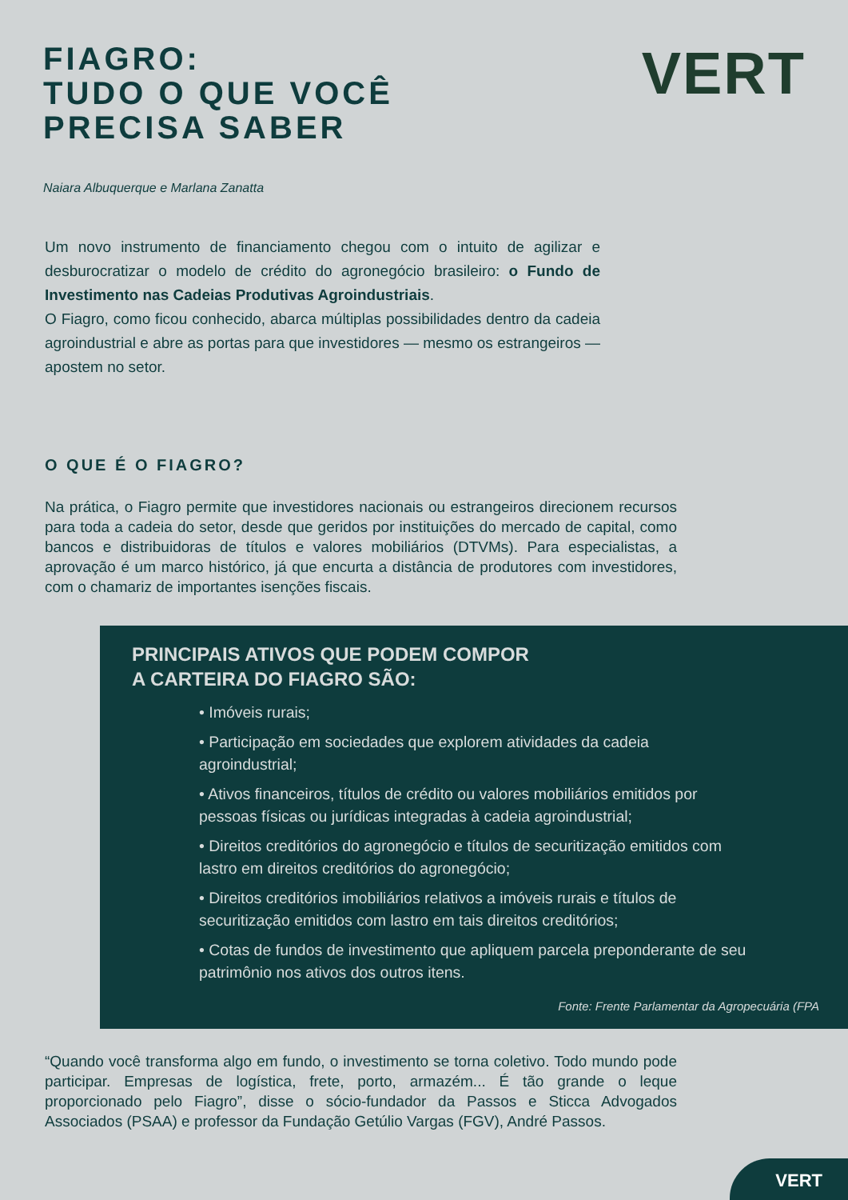FIAGRO:
TUDO O QUE VOCÊ
PRECISA SABER
VERT
Naiara Albuquerque e Marlana Zanatta
Um novo instrumento de financiamento chegou com o intuito de agilizar e desburocratizar o modelo de crédito do agronegócio brasileiro: o Fundo de Investimento nas Cadeias Produtivas Agroindustriais.
O Fiagro, como ficou conhecido, abarca múltiplas possibilidades dentro da cadeia agroindustrial e abre as portas para que investidores — mesmo os estrangeiros — apostem no setor.
O QUE É O FIAGRO?
Na prática, o Fiagro permite que investidores nacionais ou estrangeiros direcionem recursos para toda a cadeia do setor, desde que geridos por instituições do mercado de capital, como bancos e distribuidoras de títulos e valores mobiliários (DTVMs). Para especialistas, a aprovação é um marco histórico, já que encurta a distância de produtores com investidores, com o chamariz de importantes isenções fiscais.
PRINCIPAIS ATIVOS QUE PODEM COMPOR
A CARTEIRA DO FIAGRO SÃO:
• Imóveis rurais;
• Participação em sociedades que explorem atividades da cadeia agroindustrial;
• Ativos financeiros, títulos de crédito ou valores mobiliários emitidos por pessoas físicas ou jurídicas integradas à cadeia agroindustrial;
• Direitos creditórios do agronegócio e títulos de securitização emitidos com lastro em direitos creditórios do agronegócio;
• Direitos creditórios imobiliários relativos a imóveis rurais e títulos de securitização emitidos com lastro em tais direitos creditórios;
• Cotas de fundos de investimento que apliquem parcela preponderante de seu patrimônio nos ativos dos outros itens.
Fonte: Frente Parlamentar da Agropecuária (FPA
“Quando você transforma algo em fundo, o investimento se torna coletivo. Todo mundo pode participar. Empresas de logística, frete, porto, armazém... É tão grande o leque proporcionado pelo Fiagro”, disse o sócio-fundador da Passos e Sticca Advogados Associados (PSAA) e professor da Fundação Getúlio Vargas (FGV), André Passos.
VERT